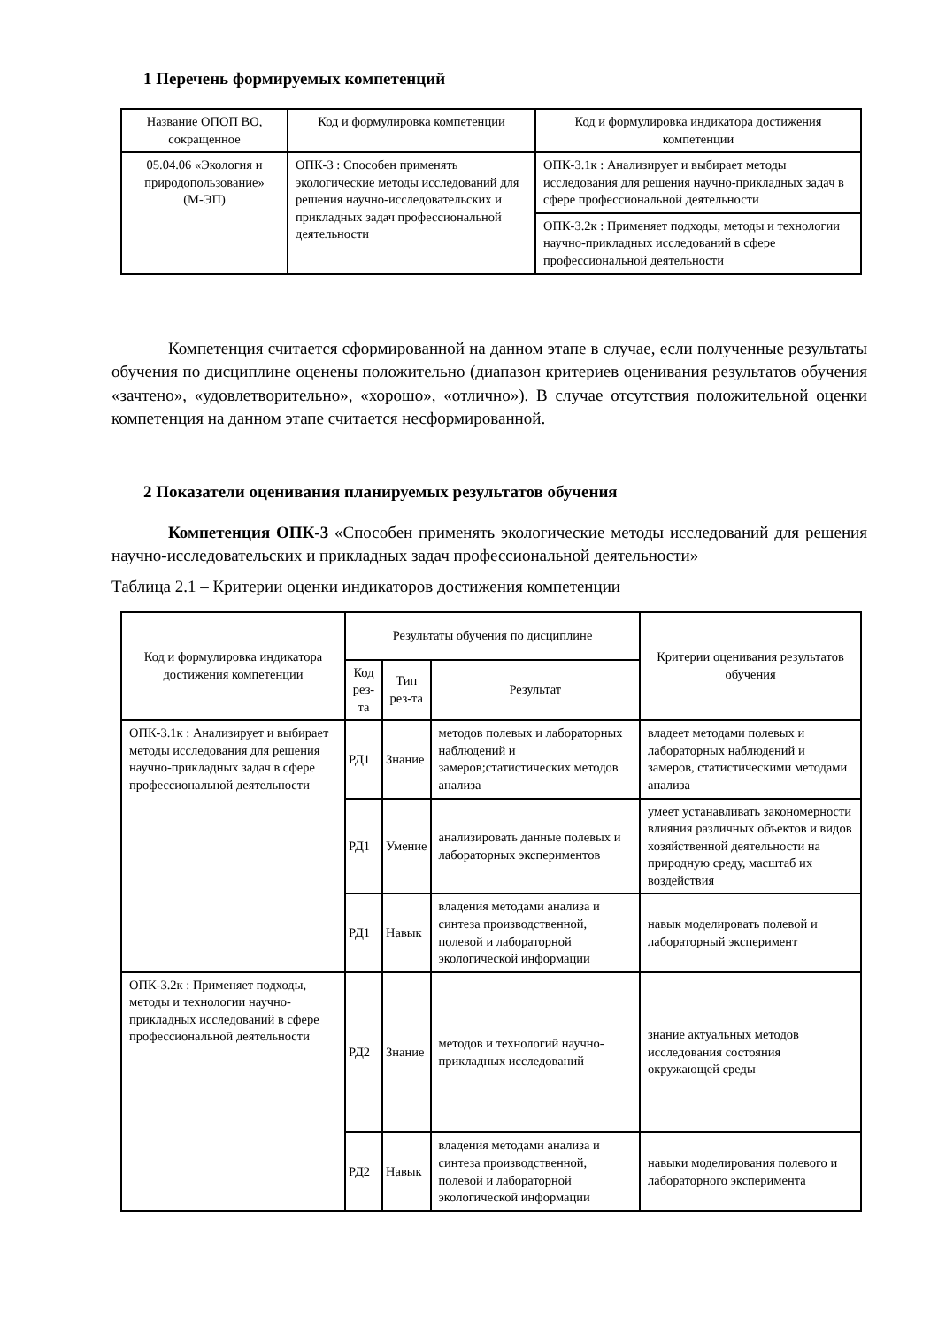1 Перечень формируемых компетенций
| Название ОПОП ВО, сокращенное | Код и формулировка компетенции | Код и формулировка индикатора достижения компетенции |
| --- | --- | --- |
| 05.04.06 «Экология и природопользование» (М-ЭП) | ОПК-3 : Способен применять экологические методы исследований для решения научно-исследовательских и прикладных задач профессиональной деятельности | ОПК-3.1к : Анализирует и выбирает методы исследования для решения научно-прикладных задач в сфере профессиональной деятельности |
| | | ОПК-3.2к : Применяет подходы, методы и технологии научно-прикладных исследований в сфере профессиональной деятельности |
Компетенция считается сформированной на данном этапе в случае, если полученные результаты обучения по дисциплине оценены положительно (диапазон критериев оценивания результатов обучения «зачтено», «удовлетворительно», «хорошо», «отлично»). В случае отсутствия положительной оценки компетенция на данном этапе считается несформированной.
2 Показатели оценивания планируемых результатов обучения
Компетенция ОПК-3 «Способен применять экологические методы исследований для решения научно-исследовательских и прикладных задач профессиональной деятельности»
Таблица 2.1 – Критерии оценки индикаторов достижения компетенции
| Код и формулировка индикатора достижения компетенции | Результаты обучения по дисциплине | | | Критерии оценивания результатов обучения |
| --- | --- | --- | --- | --- |
| | Код рез-та | Тип рез-та | Результат | |
| ОПК-3.1к : Анализирует и выбирает методы исследования для решения научно-прикладных задач в сфере профессиональной деятельности | РД1 | Знание | методов полевых и лабораторных наблюдений и замеров;статистических методов анализа | владеет методами полевых и лабораторных наблюдений и замеров, статистическими методами анализа |
| | РД1 | Умение | анализировать данные полевых и лабораторных экспериментов | умеет устанавливать закономерности влияния различных объектов и видов хозяйственной деятельности на природную среду, масштаб их воздействия |
| | РД1 | Навык | владения методами анализа и синтеза производственной, полевой и лабораторной экологической информации | навык моделировать полевой и лабораторный эксперимент |
| ОПК-3.2к : Применяет подходы, методы и технологии научно-прикладных исследований в сфере профессиональной деятельности | РД2 | Знание | методов и технологий научно-прикладных исследований | знание актуальных методов исследования состояния окружающей среды |
| | РД2 | Навык | владения методами анализа и синтеза производственной, полевой и лабораторной экологической информации | навыки моделирования полевого и лабораторного эксперимента |